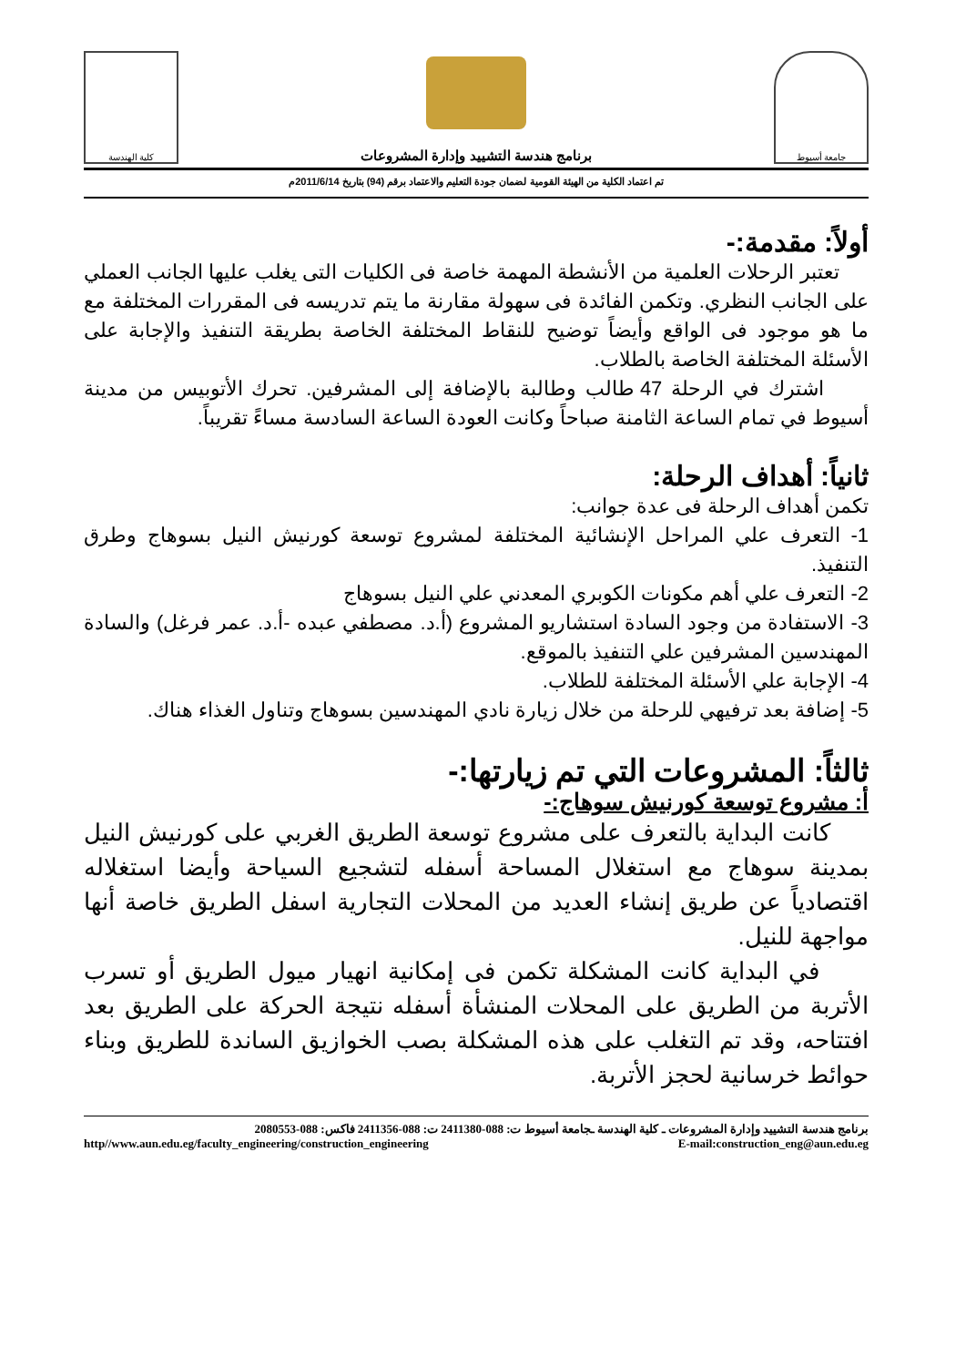جامعة أسيوط
برنامج هندسة التشييد وإدارة المشروعات
كلية الهندسة
تم اعتماد الكلية من الهيئة القومية لضمان جودة التعليم والاعتماد برقم (94) بتاريخ 2011/6/14م
أولاً: مقدمة:-
تعتبر الرحلات العلمية من الأنشطة المهمة خاصة فى الكليات التى يغلب عليها الجانب العملي على الجانب النظري. وتكمن الفائدة فى سهولة مقارنة ما يتم تدريسه فى المقررات المختلفة مع ما هو موجود فى الواقع وأيضاً توضيح للنقاط المختلفة الخاصة بطريقة التنفيذ والإجابة على الأسئلة المختلفة الخاصة بالطلاب.
اشترك في الرحلة 47 طالب وطالبة بالإضافة إلى المشرفين. تحرك الأتوبيس من مدينة أسيوط في تمام الساعة الثامنة صباحاً وكانت العودة الساعة السادسة مساءً تقريباً.
ثانياً: أهداف الرحلة:
تكمن أهداف الرحلة فى عدة جوانب:
1- التعرف علي المراحل الإنشائية المختلفة لمشروع توسعة كورنيش النيل بسوهاج وطرق التنفيذ.
2- التعرف علي أهم مكونات الكوبري المعدني علي النيل بسوهاج
3- الاستفادة من وجود السادة استشاريو المشروع (أ.د. مصطفي عبده -أ.د. عمر فرغل) والسادة المهندسين المشرفين علي التنفيذ بالموقع.
4- الإجابة علي الأسئلة المختلفة للطلاب.
5- إضافة بعد ترفيهي للرحلة من خلال زيارة نادي المهندسين بسوهاج وتناول الغذاء هناك.
ثالثاً: المشروعات التي تم زيارتها:-
أ: مشروع توسعة كورنيش سوهاج:-
كانت البداية بالتعرف على مشروع توسعة الطريق الغربي على كورنيش النيل بمدينة سوهاج مع استغلال المساحة أسفله لتشجيع السياحة وأيضا استغلاله اقتصادياً عن طريق إنشاء العديد من المحلات التجارية اسفل الطريق خاصة أنها مواجهة للنيل.
في البداية كانت المشكلة تكمن فى إمكانية انهيار ميول الطريق أو تسرب الأتربة من الطريق على المحلات المنشأة أسفله نتيجة الحركة على الطريق بعد افتتاحه، وقد تم التغلب على هذه المشكلة بصب الخوازيق الساندة للطريق وبناء حوائط خرسانية لحجز الأتربة.
برنامج هندسة التشييد وإدارة المشروعات ـ كلية الهندسة ـجامعة أسيوط ت: 088-2411380 ت: 088-2411356 فاكس: 088-2080553
http//www.aun.edu.eg/faculty_engineering/construction_engineering E-mail:construction_eng@aun.edu.eg